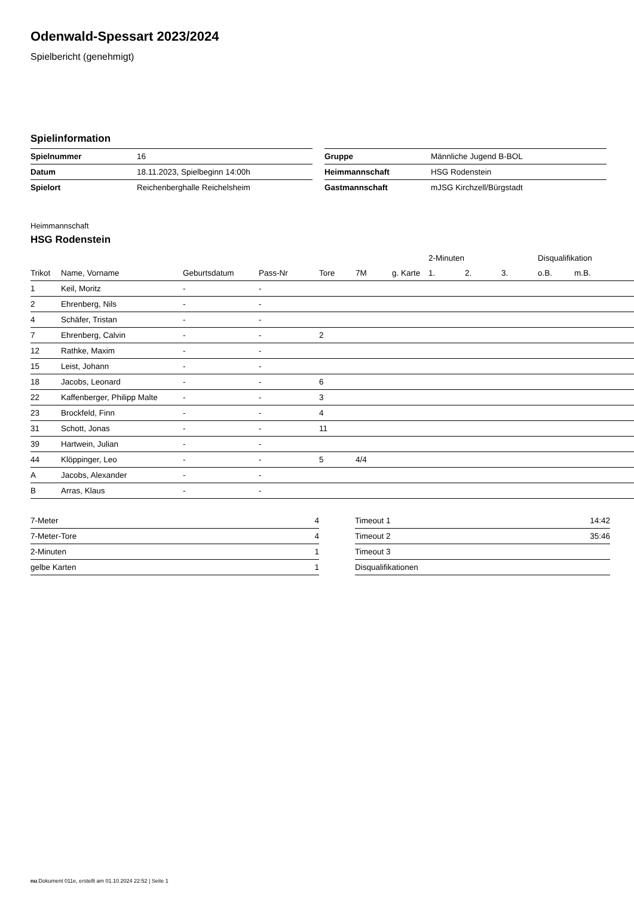Odenwald-Spessart 2023/2024
Spielbericht (genehmigt)
Spielinformation
| Spielnummer | 16 |
| Datum | 18.11.2023, Spielbeginn 14:00h |
| Spielort | Reichenberghalle Reichelsheim |
| Gruppe | Männliche Jugend B-BOL |
| Heimmannschaft | HSG Rodenstein |
| Gastmannschaft | mJSG Kirchzell/Bürgstadt |
Heimmannschaft
HSG Rodenstein
| | | | | | | | 2-Minuten | | | Disqualifikation | |
| --- | --- | --- | --- | --- | --- | --- | --- | --- | --- | --- | --- |
| Trikot | Name, Vorname | Geburtsdatum | Pass-Nr | Tore | 7M | g. Karte | 1. | 2. | 3. | o.B. | m.B. |
| 1 | Keil, Moritz | - | - | | | | | | | | |
| 2 | Ehrenberg, Nils | - | - | | | | | | | | |
| 4 | Schäfer, Tristan | - | - | | | | | | | | |
| 7 | Ehrenberg, Calvin | - | - | 2 | | | | | | | |
| 12 | Rathke, Maxim | - | - | | | | | | | | |
| 15 | Leist, Johann | - | - | | | | | | | | |
| 18 | Jacobs, Leonard | - | - | 6 | | | | | | | |
| 22 | Kaffenberger, Philipp Malte | - | - | 3 | | | | | | | |
| 23 | Brockfeld, Finn | - | - | 4 | | | | | | | |
| 31 | Schott, Jonas | - | - | 11 | | | | | | | |
| 39 | Hartwein, Julian | - | - | | | | | | | | |
| 44 | Klöppinger, Leo | - | - | 5 | 4/4 | | | | | | |
| A | Jacobs, Alexander | - | - | | | | | | | | |
| B | Arras, Klaus | - | - | | | | | | | | |
| 7-Meter | 4 |
| 7-Meter-Tore | 4 |
| 2-Minuten | 1 |
| gelbe Karten | 1 |
| Timeout 1 | 14:42 |
| Timeout 2 | 35:46 |
| Timeout 3 | |
| Disqualifikationen | |
nu.Dokument 011e, erstellt am 01.10.2024 22:52 | Seite 1